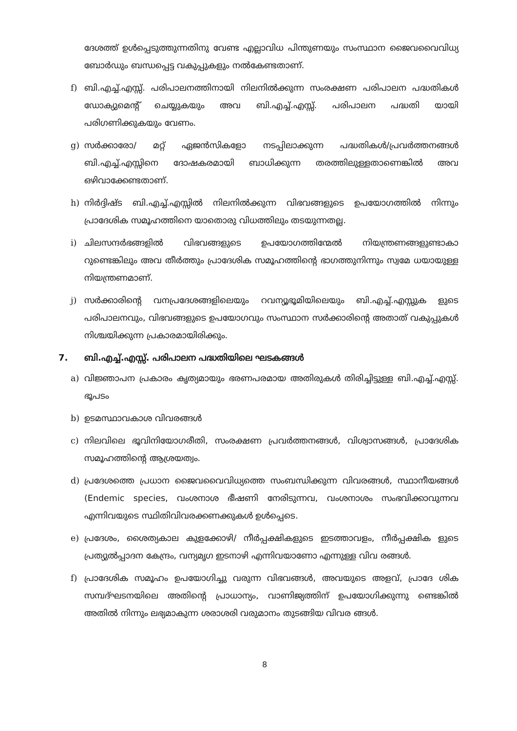ദേശത്ത് ഉൾപ്പെടുത്തുന്നതിനു വേണ്ട എല്ലാവിധ പിന്തുണയും സംസ്ഥാന ജൈവവൈവിധ്യ ബോർഡും ബന്ധപ്പെട്ട വകുപ്പുകളും നൽകേണ്ടതാണ്.
f) ബി.എച്ച്.എസ്സ്. പരിപാലനത്തിനായി നിലനിൽക്കുന്ന സംരക്ഷണ പരിപാലന പദ്ധതികൾ ഡോക്യുമെന്റ് ചെയ്യുകയും അവ ബി.എച്ച്.എസ്സ്. പരിപാലന പദ്ധതി യായി പരിഗണിക്കുകയും വേണം.
g) സർക്കാരോ/ മറ്റ് ഏജൻസികളോ നടപ്പിലാക്കുന്ന പദ്ധതികൾ/പ്രവർത്തനങ്ങൾ ബി.എച്ച്.എസ്സിനെ ദോഷകരമായി ബാധിക്കുന്ന തരത്തിലുള്ളതാണെങ്കിൽ അവ ഒഴിവാക്കേണ്ടതാണ്.
h) നിർദ്ദിഷ്ട ബി.എച്ച്.എസ്സിൽ നിലനിൽക്കുന്ന വിഭവങ്ങളുടെ ഉപയോഗത്തിൽ നിന്നും പ്രാദേശിക സമൂഹത്തിനെ യാതൊരു വിധത്തിലും തടയുന്നതല്ല.
i) ചിലസന്ദർഭങ്ങളിൽ വിഭവങ്ങളുടെ ഉപയോഗത്തിന്മേൽ നിയന്ത്രണങ്ങളുണ്ടാകാ റുണ്ടെങ്കിലും അവ തീർത്തും പ്രാദേശിക സമൂഹത്തിന്റെ ഭാഗത്തുനിന്നും സ്വമേ ധയായുള്ള നിയന്ത്രണമാണ്.
j) സർക്കാരിന്റെ വനപ്രദേശങ്ങളിലെയും റവന്യൂഭൂമിയിലെയും ബി.എച്ച്.എസ്സുക ളുടെ പരിപാലനവും, വിഭവങ്ങളുടെ ഉപയോഗവും സംസ്ഥാന സർക്കാരിന്റെ അതാത് വകുപ്പുകൾ നിശ്ചയിക്കുന്ന പ്രകാരമായിരിക്കും.
7. ബി.എച്ച്.എസ്സ്. പരിപാലന പദ്ധതിയിലെ ഘടകങ്ങൾ
a) വിജ്ഞാപന പ്രകാരം കൃത്യമായും ഭരണപരമായ അതിരുകൾ തിരിച്ചിട്ടുള്ള ബി.എച്ച്.എസ്സ്. ഭൂപടം
b) ഉടമസ്ഥാവകാശ വിവരങ്ങൾ
c) നിലവിലെ ഭൂവിനിയോഗരീതി, സംരക്ഷണ പ്രവർത്തനങ്ങൾ, വിശ്വാസങ്ങൾ, പ്രാദേശിക സമൂഹത്തിന്റെ ആശ്രയത്വം.
d) പ്രദേശത്തെ പ്രധാന ജൈവവൈവിധ്യത്തെ സംബന്ധിക്കുന്ന വിവരങ്ങൾ, സ്ഥാനീയങ്ങൾ (Endemic species, വംശനാശ ഭീഷണി നേരിടുന്നവ, വംശനാശം സംഭവിക്കാവുന്നവ എന്നിവയുടെ സ്ഥിതിവിവരക്കണക്കുകൾ ഉൾപ്പെടെ.
e) പ്രദേശം, ശൈത്യകാല കുളക്കോഴി/ നീർപ്പക്ഷികളുടെ ഇടത്താവളം, നീർപ്പക്ഷിക ളുടെ പ്രത്യുൽപ്പാദന കേന്ദ്രം, വന്യമൃഗ ഇടനാഴി എന്നിവയാണോ എന്നുള്ള വിവ രങ്ങൾ.
f) പ്രാദേശിക സമൂഹം ഉപയോഗിച്ചു വരുന്ന വിഭവങ്ങൾ, അവയുടെ അളവ്, പ്രാദേ ശിക സമ്പദ്ഘടനയിലെ അതിന്റെ പ്രാധാന്യം, വാണിജ്യത്തിന് ഉപയോഗിക്കുന്നു ണ്ടെങ്കിൽ അതിൽ നിന്നും ലഭ്യമാകുന്ന ശരാശരി വരുമാനം തുടങ്ങിയ വിവര ങ്ങൾ.
8